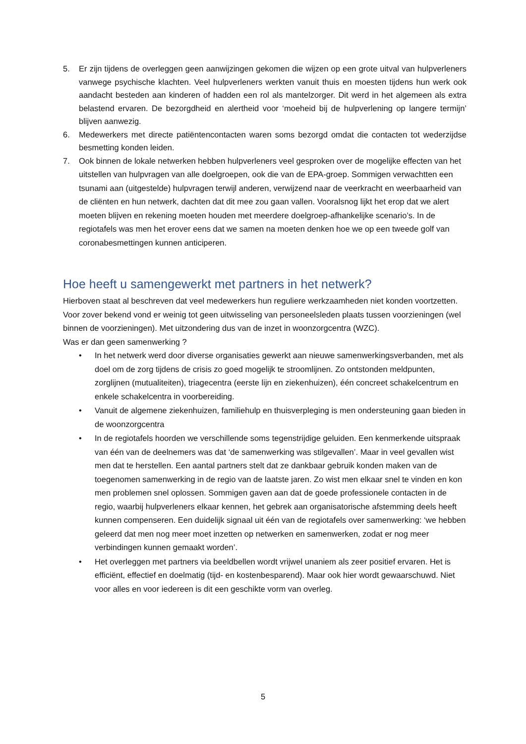5. Er zijn tijdens de overleggen geen aanwijzingen gekomen die wijzen op een grote uitval van hulpverleners vanwege psychische klachten. Veel hulpverleners werkten vanuit thuis en moesten tijdens hun werk ook aandacht besteden aan kinderen of hadden een rol als mantelzorger. Dit werd in het algemeen als extra belastend ervaren. De bezorgdheid en alertheid voor ‘moeheid bij de hulpverlening op langere termijn’ blijven aanwezig.
6. Medewerkers met directe patiëntencontacten waren soms bezorgd omdat die contacten tot wederzijdse besmetting konden leiden.
7. Ook binnen de lokale netwerken hebben hulpverleners veel gesproken over de mogelijke effecten van het uitstellen van hulpvragen van alle doelgroepen, ook die van de EPA-groep. Sommigen verwachtten een tsunami aan (uitgestelde) hulpvragen terwijl anderen, verwijzend naar de veerkracht en weerbaarheid van de cliënten en hun netwerk, dachten dat dit mee zou gaan vallen. Vooralsnog lijkt het erop dat we alert moeten blijven en rekening moeten houden met meerdere doelgroep-afhankelijke scenario’s. In de regiotafels was men het erover eens dat we samen na moeten denken hoe we op een tweede golf van coronabesmettingen kunnen anticiperen.
Hoe heeft u samengewerkt met partners in het netwerk?
Hierboven staat al beschreven dat veel medewerkers hun reguliere werkzaamheden niet konden voortzetten. Voor zover bekend vond er weinig tot geen uitwisseling van personeelsleden plaats tussen voorzieningen (wel binnen de voorzieningen). Met uitzondering dus van de inzet in woonzorgcentra (WZC).
Was er dan geen samenwerking ?
• In het netwerk werd door diverse organisaties gewerkt aan nieuwe samenwerkingsverbanden, met als doel om de zorg tijdens de crisis zo goed mogelijk te stroomlijnen. Zo ontstonden meldpunten, zorglijnen (mutualiteiten), triagecentra (eerste lijn en ziekenhuizen), één concreet schakelcentrum en enkele schakelcentra in voorbereiding.
• Vanuit de algemene ziekenhuizen, familiehulp en thuisverpleging is men ondersteuning gaan bieden in de woonzorgcentra
• In de regiotafels hoorden we verschillende soms tegenstrijdige geluiden. Een kenmerkende uitspraak van één van de deelnemers was dat ‘de samenwerking was stilgevallen’. Maar in veel gevallen wist men dat te herstellen. Een aantal partners stelt dat ze dankbaar gebruik konden maken van de toegenomen samenwerking in de regio van de laatste jaren. Zo wist men elkaar snel te vinden en kon men problemen snel oplossen. Sommigen gaven aan dat de goede professionele contacten in de regio, waarbij hulpverleners elkaar kennen, het gebrek aan organisatorische afstemming deels heeft kunnen compenseren. Een duidelijk signaal uit één van de regiotafels over samenwerking: ‘we hebben geleerd dat men nog meer moet inzetten op netwerken en samenwerken, zodat er nog meer verbindingen kunnen gemaakt worden’.
• Het overleggen met partners via beeldbellen wordt vrijwel unaniem als zeer positief ervaren. Het is efficiënt, effectief en doelmatig (tijd- en kostenbesparend). Maar ook hier wordt gewaarschuwd. Niet voor alles en voor iedereen is dit een geschikte vorm van overleg.
5